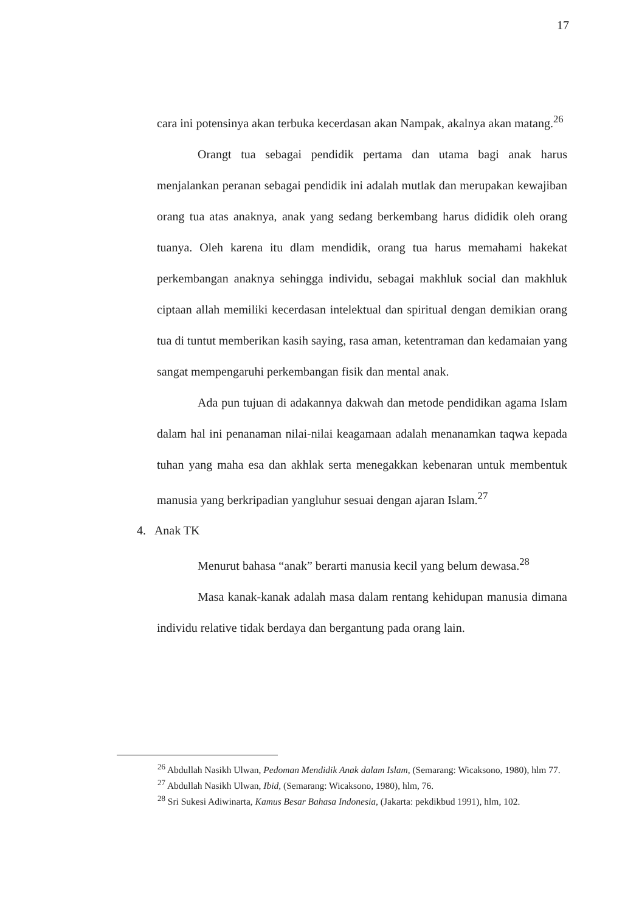17
cara ini potensinya akan terbuka kecerdasan akan Nampak, akalnya akan matang.<sup>26</sup>
Orangt tua sebagai pendidik pertama dan utama bagi anak harus menjalankan peranan sebagai pendidik ini adalah mutlak dan merupakan kewajiban orang tua atas anaknya, anak yang sedang berkembang harus dididik oleh orang tuanya. Oleh karena itu dlam mendidik, orang tua harus memahami hakekat perkembangan anaknya sehingga individu, sebagai makhluk social dan makhluk ciptaan allah memiliki kecerdasan intelektual dan spiritual dengan demikian orang tua di tuntut memberikan kasih saying, rasa aman, ketentraman dan kedamaian yang sangat mempengaruhi perkembangan fisik dan mental anak.
Ada pun tujuan di adakannya dakwah dan metode pendidikan agama Islam dalam hal ini penanaman nilai-nilai keagamaan adalah menanamkan taqwa kepada tuhan yang maha esa dan akhlak serta menegakkan kebenaran untuk membentuk manusia yang berkripadian yangluhur sesuai dengan ajaran Islam.<sup>27</sup>
4. Anak TK
Menurut bahasa “anak” berarti manusia kecil yang belum dewasa.<sup>28</sup>
Masa kanak-kanak adalah masa dalam rentang kehidupan manusia dimana individu relative tidak berdaya dan bergantung pada orang lain.
<sup>26</sup> Abdullah Nasikh Ulwan, Pedoman Mendidik Anak dalam Islam, (Semarang: Wicaksono, 1980), hlm 77.
<sup>27</sup> Abdullah Nasikh Ulwan, Ibid, (Semarang: Wicaksono, 1980), hlm, 76.
<sup>28</sup> Sri Sukesi Adiwinarta, Kamus Besar Bahasa Indonesia, (Jakarta: pekdikbud 1991), hlm, 102.